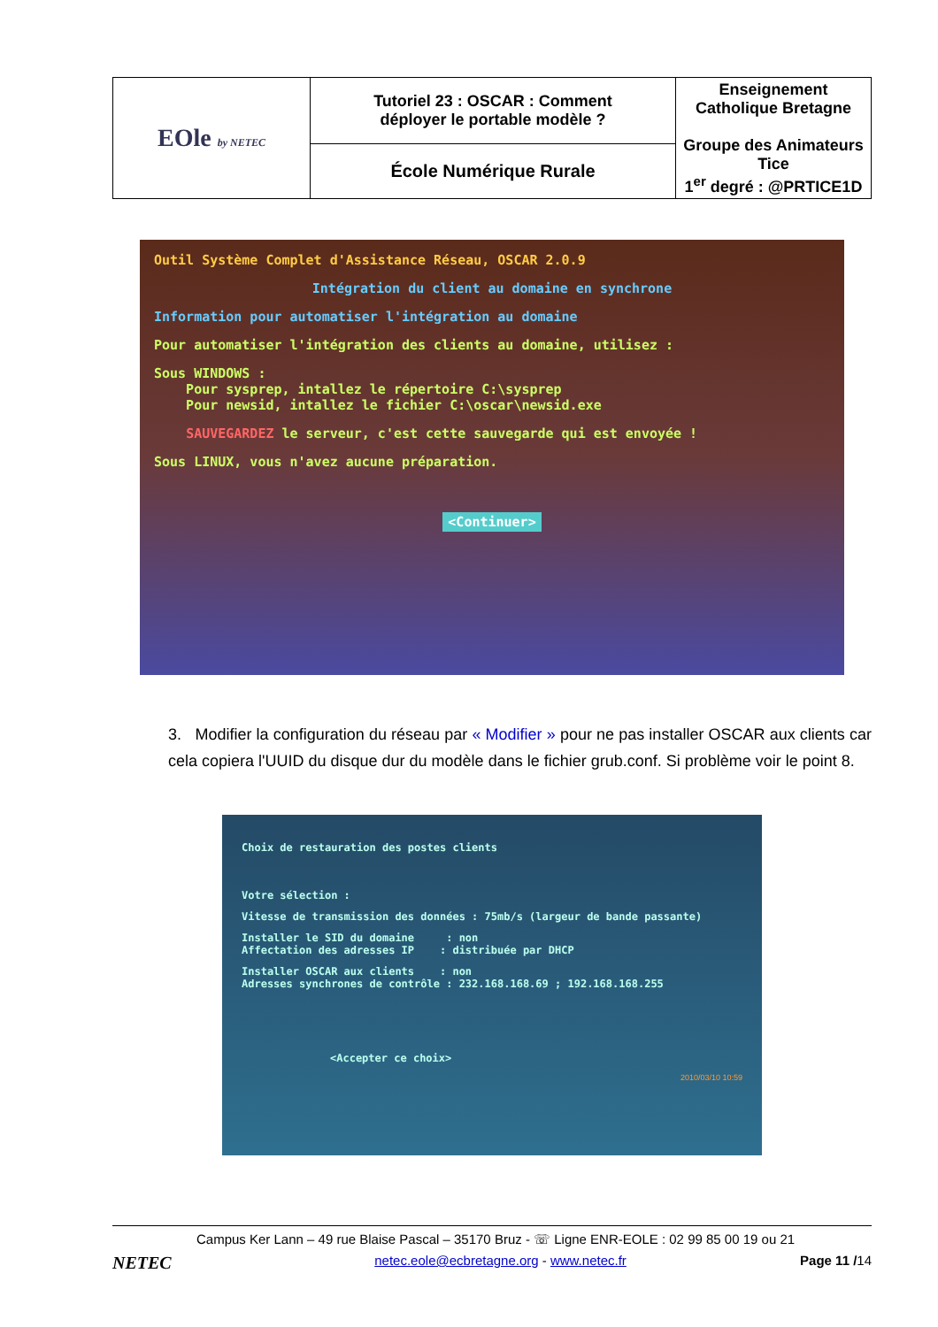| EOle by NETEC | Tutoriel 23 : OSCAR : Comment déployer le portable modèle ? | Enseignement Catholique Bretagne Groupe des Animateurs Tice 1<sup>er</sup> degré : @PRTICE1D |
| | École Numérique Rurale | |
Outil Système Complet d'Assistance Réseau, OSCAR 2.0.9
Intégration du client au domaine en synchrone
Information pour automatiser l'intégration au domaine
Pour automatiser l'intégration des clients au domaine, utilisez :
Sous WINDOWS :
Pour sysprep, intallez le répertoire C:\sysprep
Pour newsid, intallez le fichier C:\oscar\newsid.exe
SAUVEGARDEZ le serveur, c'est cette sauvegarde qui est envoyée !
Sous LINUX, vous n'avez aucune préparation.
<Continuer>
3. Modifier la configuration du réseau par « Modifier » pour ne pas installer OSCAR aux clients car cela copiera l'UUID du disque dur du modèle dans le fichier grub.conf. Si problème voir le point 8.
Choix de restauration des postes clients
Votre sélection :
Vitesse de transmission des données : 75mb/s (largeur de bande passante)
Installer le SID du domaine : non
Affectation des adresses IP : distribuée par DHCP
Installer OSCAR aux clients : non
Adresses synchrones de contrôle : 232.168.168.69 ; 192.168.168.255
<Accepter ce choix>
2010/03/10 10:59
Campus Ker Lann – 49 rue Blaise Pascal – 35170 Bruz - ☏ Ligne ENR-EOLE : 02 99 85 00 19 ou 21
NETEC netec.eole@ecbretagne.org - www.netec.fr Page 11 /14